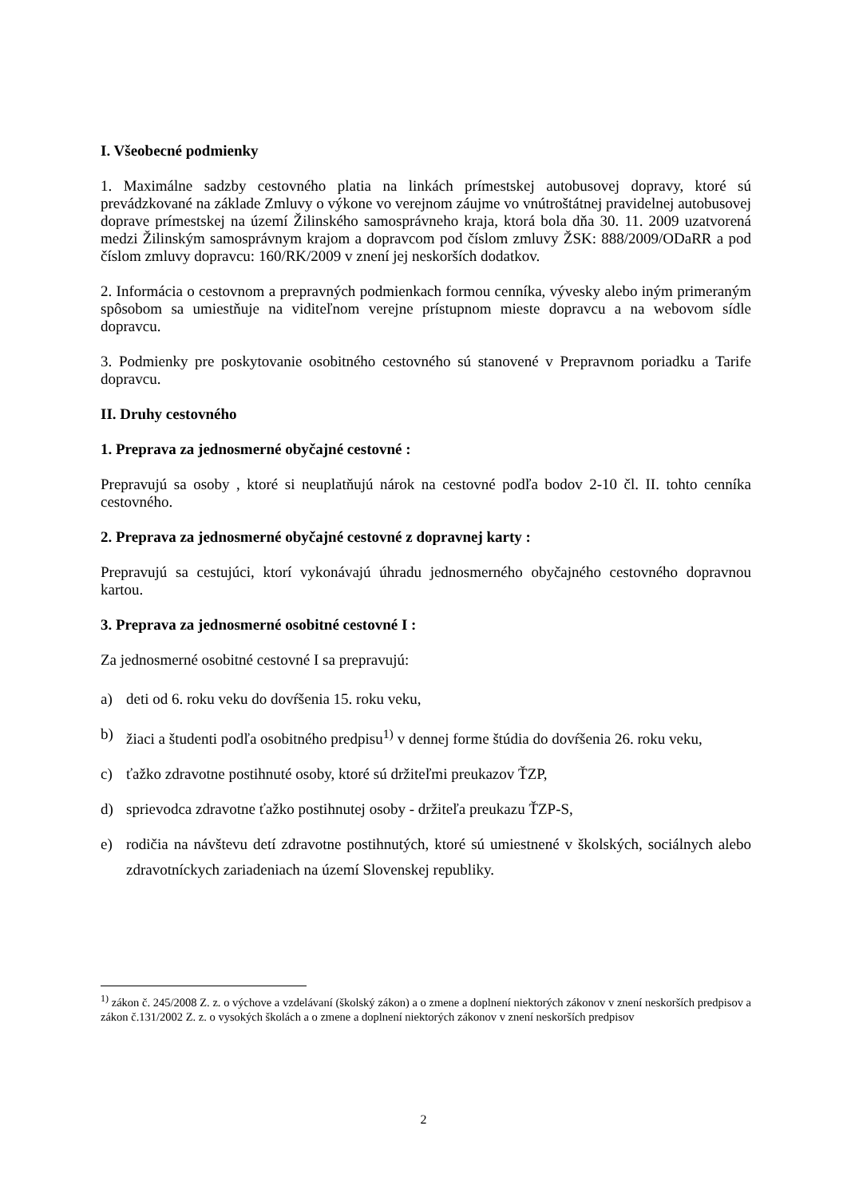I. Všeobecné podmienky
1. Maximálne sadzby cestovného platia na linkách prímestskej autobusovej dopravy, ktoré sú prevádzkované na základe Zmluvy o výkone vo verejnom záujme vo vnútroštátnej pravidelnej autobusovej doprave prímestskej na území Žilinského samosprávneho kraja, ktorá bola dňa 30. 11. 2009 uzatvorená medzi Žilinským samosprávnym krajom a dopravcom pod číslom zmluvy ŽSK: 888/2009/ODaRR a pod číslom zmluvy dopravcu: 160/RK/2009 v znení jej neskorších dodatkov.
2. Informácia o cestovnom a prepravných podmienkach formou cenníka, vývesky alebo iným primeraným spôsobom sa umiestňuje na viditeľnom verejne prístupnom mieste dopravcu a na webovom sídle dopravcu.
3. Podmienky pre poskytovanie osobitného cestovného sú stanovené v Prepravnom poriadku a Tarife dopravcu.
II. Druhy cestovného
1. Preprava za jednosmerné obyčajné cestovné :
Prepravujú sa osoby , ktoré si neuplatňujú nárok na cestovné podľa bodov 2-10 čl. II. tohto cenníka cestovného.
2. Preprava za jednosmerné obyčajné cestovné z dopravnej karty :
Prepravujú sa cestujúci, ktorí vykonávajú úhradu jednosmerného obyčajného cestovného dopravnou kartou.
3. Preprava za jednosmerné osobitné cestovné I :
Za jednosmerné osobitné cestovné I sa prepravujú:
a) deti od 6. roku veku do dovŕšenia 15. roku veku,
b) žiaci a študenti podľa osobitného predpisu<sup>1)</sup> v dennej forme štúdia do dovŕšenia 26. roku veku,
c) ťažko zdravotne postihnuté osoby, ktoré sú držiteľmi preukazov ŤZP,
d) sprievodca zdravotne ťažko postihnutej osoby - držiteľa preukazu ŤZP-S,
e) rodičia na návštevu detí zdravotne postihnutých, ktoré sú umiestnené v školských, sociálnych alebo zdravotníckych zariadeniach na území Slovenskej republiky.
<sup>1)</sup> zákon č. 245/2008 Z. z. o výchove a vzdelávaní (školský zákon) a o zmene a doplnení niektorých zákonov v znení neskorších predpisov a zákon č.131/2002 Z. z. o vysokých školách a o zmene a doplnení niektorých zákonov v znení neskorších predpisov
2